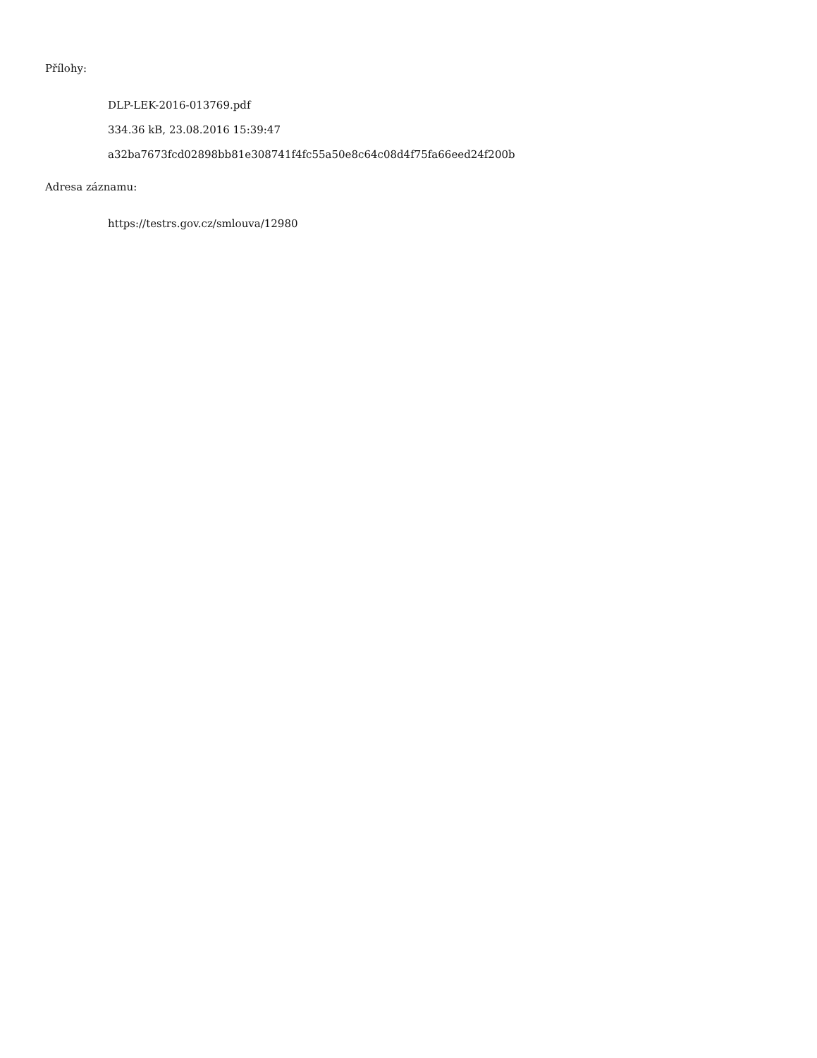Přílohy:
DLP-LEK-2016-013769.pdf
334.36 kB, 23.08.2016 15:39:47
a32ba7673fcd02898bb81e308741f4fc55a50e8c64c08d4f75fa66eed24f200b
Adresa záznamu:
https://testrs.gov.cz/smlouva/12980